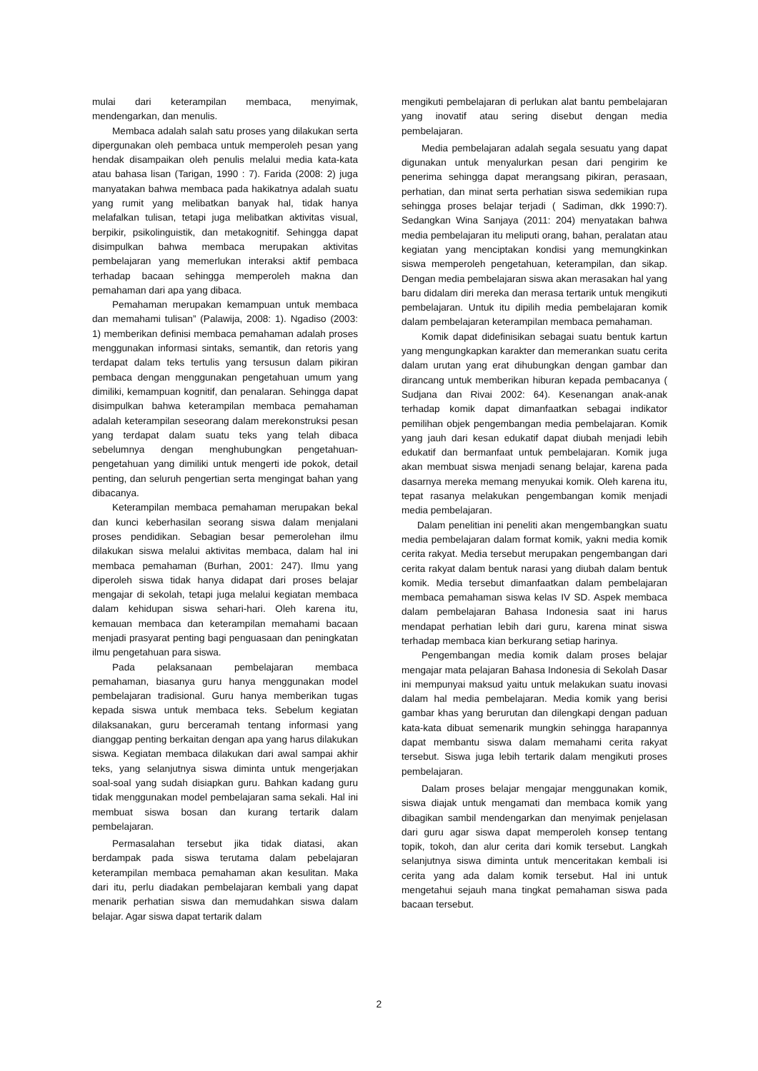mulai dari keterampilan membaca, menyimak, mendengarkan, dan menulis.
Membaca adalah salah satu proses yang dilakukan serta dipergunakan oleh pembaca untuk memperoleh pesan yang hendak disampaikan oleh penulis melalui media kata-kata atau bahasa lisan (Tarigan, 1990 : 7). Farida (2008: 2) juga manyatakan bahwa membaca pada hakikatnya adalah suatu yang rumit yang melibatkan banyak hal, tidak hanya melafalkan tulisan, tetapi juga melibatkan aktivitas visual, berpikir, psikolinguistik, dan metakognitif. Sehingga dapat disimpulkan bahwa membaca merupakan aktivitas pembelajaran yang memerlukan interaksi aktif pembaca terhadap bacaan sehingga memperoleh makna dan pemahaman dari apa yang dibaca.
Pemahaman merupakan kemampuan untuk membaca dan memahami tulisan” (Palawija, 2008: 1). Ngadiso (2003: 1) memberikan definisi membaca pemahaman adalah proses menggunakan informasi sintaks, semantik, dan retoris yang terdapat dalam teks tertulis yang tersusun dalam pikiran pembaca dengan menggunakan pengetahuan umum yang dimiliki, kemampuan kognitif, dan penalaran. Sehingga dapat disimpulkan bahwa keterampilan membaca pemahaman adalah keterampilan seseorang dalam merekonstruksi pesan yang terdapat dalam suatu teks yang telah dibaca sebelumnya dengan menghubungkan pengetahuan-pengetahuan yang dimiliki untuk mengerti ide pokok, detail penting, dan seluruh pengertian serta mengingat bahan yang dibacanya.
Keterampilan membaca pemahaman merupakan bekal dan kunci keberhasilan seorang siswa dalam menjalani proses pendidikan. Sebagian besar pemerolehan ilmu dilakukan siswa melalui aktivitas membaca, dalam hal ini membaca pemahaman (Burhan, 2001: 247). Ilmu yang diperoleh siswa tidak hanya didapat dari proses belajar mengajar di sekolah, tetapi juga melalui kegiatan membaca dalam kehidupan siswa sehari-hari. Oleh karena itu, kemauan membaca dan keterampilan memahami bacaan menjadi prasyarat penting bagi penguasaan dan peningkatan ilmu pengetahuan para siswa.
Pada pelaksanaan pembelajaran membaca pemahaman, biasanya guru hanya menggunakan model pembelajaran tradisional. Guru hanya memberikan tugas kepada siswa untuk membaca teks. Sebelum kegiatan dilaksanakan, guru berceramah tentang informasi yang dianggap penting berkaitan dengan apa yang harus dilakukan siswa. Kegiatan membaca dilakukan dari awal sampai akhir teks, yang selanjutnya siswa diminta untuk mengerjakan soal-soal yang sudah disiapkan guru. Bahkan kadang guru tidak menggunakan model pembelajaran sama sekali. Hal ini membuat siswa bosan dan kurang tertarik dalam pembelajaran.
Permasalahan tersebut jika tidak diatasi, akan berdampak pada siswa terutama dalam pebelajaran keterampilan membaca pemahaman akan kesulitan. Maka dari itu, perlu diadakan pembelajaran kembali yang dapat menarik perhatian siswa dan memudahkan siswa dalam belajar. Agar siswa dapat tertarik dalam
mengikuti pembelajaran di perlukan alat bantu pembelajaran yang inovatif atau sering disebut dengan media pembelajaran.
Media pembelajaran adalah segala sesuatu yang dapat digunakan untuk menyalurkan pesan dari pengirim ke penerima sehingga dapat merangsang pikiran, perasaan, perhatian, dan minat serta perhatian siswa sedemikian rupa sehingga proses belajar terjadi ( Sadiman, dkk 1990:7). Sedangkan Wina Sanjaya (2011: 204) menyatakan bahwa media pembelajaran itu meliputi orang, bahan, peralatan atau kegiatan yang menciptakan kondisi yang memungkinkan siswa memperoleh pengetahuan, keterampilan, dan sikap. Dengan media pembelajaran siswa akan merasakan hal yang baru didalam diri mereka dan merasa tertarik untuk mengikuti pembelajaran. Untuk itu dipilih media pembelajaran komik dalam pembelajaran keterampilan membaca pemahaman.
Komik dapat didefinisikan sebagai suatu bentuk kartun yang mengungkapkan karakter dan memerankan suatu cerita dalam urutan yang erat dihubungkan dengan gambar dan dirancang untuk memberikan hiburan kepada pembacanya ( Sudjana dan Rivai 2002: 64). Kesenangan anak-anak terhadap komik dapat dimanfaatkan sebagai indikator pemilihan objek pengembangan media pembelajaran. Komik yang jauh dari kesan edukatif dapat diubah menjadi lebih edukatif dan bermanfaat untuk pembelajaran. Komik juga akan membuat siswa menjadi senang belajar, karena pada dasarnya mereka memang menyukai komik. Oleh karena itu, tepat rasanya melakukan pengembangan komik menjadi media pembelajaran.
Dalam penelitian ini peneliti akan mengembangkan suatu media pembelajaran dalam format komik, yakni media komik cerita rakyat. Media tersebut merupakan pengembangan dari cerita rakyat dalam bentuk narasi yang diubah dalam bentuk komik. Media tersebut dimanfaatkan dalam pembelajaran membaca pemahaman siswa kelas IV SD. Aspek membaca dalam pembelajaran Bahasa Indonesia saat ini harus mendapat perhatian lebih dari guru, karena minat siswa terhadap membaca kian berkurang setiap harinya.
Pengembangan media komik dalam proses belajar mengajar mata pelajaran Bahasa Indonesia di Sekolah Dasar ini mempunyai maksud yaitu untuk melakukan suatu inovasi dalam hal media pembelajaran. Media komik yang berisi gambar khas yang berurutan dan dilengkapi dengan paduan kata-kata dibuat semenarik mungkin sehingga harapannya dapat membantu siswa dalam memahami cerita rakyat tersebut. Siswa juga lebih tertarik dalam mengikuti proses pembelajaran.
Dalam proses belajar mengajar menggunakan komik, siswa diajak untuk mengamati dan membaca komik yang dibagikan sambil mendengarkan dan menyimak penjelasan dari guru agar siswa dapat memperoleh konsep tentang topik, tokoh, dan alur cerita dari komik tersebut. Langkah selanjutnya siswa diminta untuk menceritakan kembali isi cerita yang ada dalam komik tersebut. Hal ini untuk mengetahui sejauh mana tingkat pemahaman siswa pada bacaan tersebut.
2